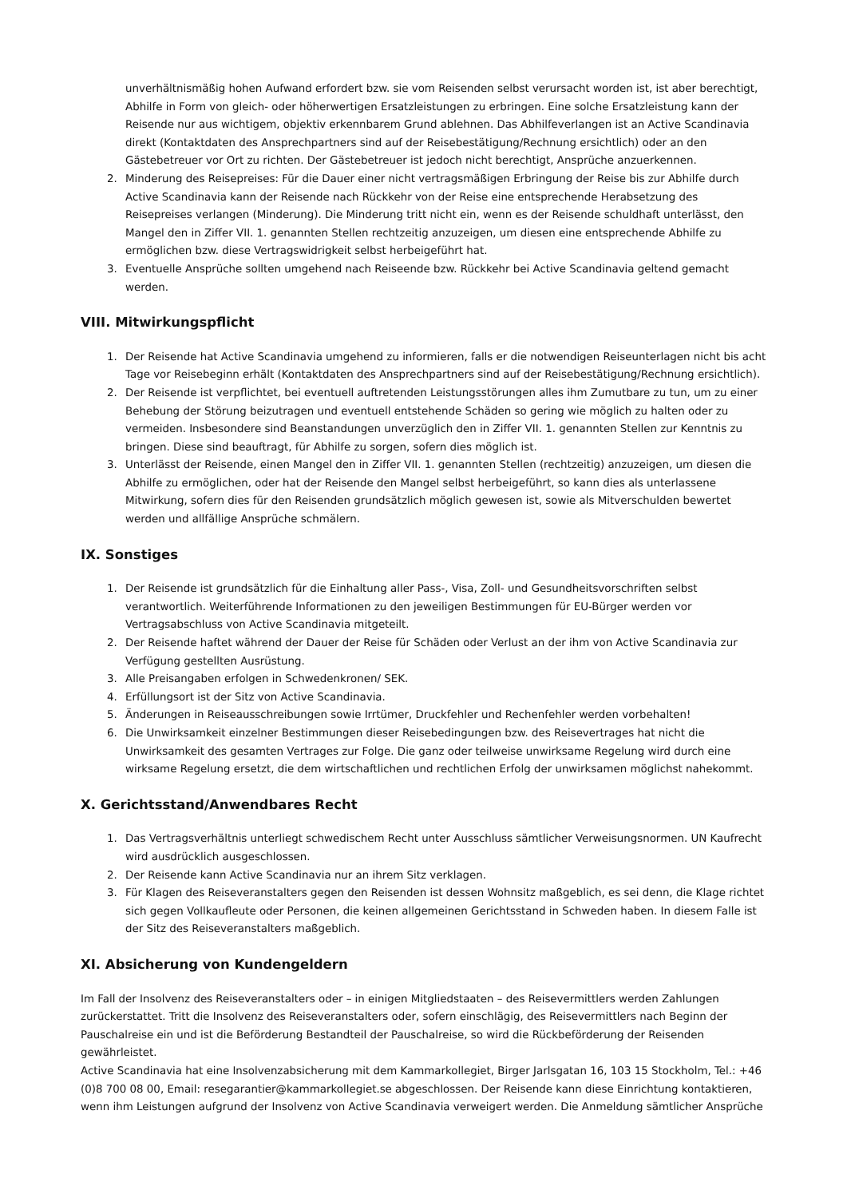unverhältnismäßig hohen Aufwand erfordert bzw. sie vom Reisenden selbst verursacht worden ist, ist aber berechtigt, Abhilfe in Form von gleich- oder höherwertigen Ersatzleistungen zu erbringen. Eine solche Ersatzleistung kann der Reisende nur aus wichtigem, objektiv erkennbarem Grund ablehnen. Das Abhilfeverlangen ist an Active Scandinavia direkt (Kontaktdaten des Ansprechpartners sind auf der Reisebestätigung/Rechnung ersichtlich) oder an den Gästebetreuer vor Ort zu richten. Der Gästebetreuer ist jedoch nicht berechtigt, Ansprüche anzuerkennen.
2. Minderung des Reisepreises: Für die Dauer einer nicht vertragsmäßigen Erbringung der Reise bis zur Abhilfe durch Active Scandinavia kann der Reisende nach Rückkehr von der Reise eine entsprechende Herabsetzung des Reisepreises verlangen (Minderung). Die Minderung tritt nicht ein, wenn es der Reisende schuldhaft unterlässt, den Mangel den in Ziffer VII. 1. genannten Stellen rechtzeitig anzuzeigen, um diesen eine entsprechende Abhilfe zu ermöglichen bzw. diese Vertragswidrigkeit selbst herbeigeführt hat.
3. Eventuelle Ansprüche sollten umgehend nach Reiseende bzw. Rückkehr bei Active Scandinavia geltend gemacht werden.
VIII. Mitwirkungspflicht
1. Der Reisende hat Active Scandinavia umgehend zu informieren, falls er die notwendigen Reiseunterlagen nicht bis acht Tage vor Reisebeginn erhält (Kontaktdaten des Ansprechpartners sind auf der Reisebestätigung/Rechnung ersichtlich).
2. Der Reisende ist verpflichtet, bei eventuell auftretenden Leistungsstörungen alles ihm Zumutbare zu tun, um zu einer Behebung der Störung beizutragen und eventuell entstehende Schäden so gering wie möglich zu halten oder zu vermeiden. Insbesondere sind Beanstandungen unverzüglich den in Ziffer VII. 1. genannten Stellen zur Kenntnis zu bringen. Diese sind beauftragt, für Abhilfe zu sorgen, sofern dies möglich ist.
3. Unterlässt der Reisende, einen Mangel den in Ziffer VII. 1. genannten Stellen (rechtzeitig) anzuzeigen, um diesen die Abhilfe zu ermöglichen, oder hat der Reisende den Mangel selbst herbeigeführt, so kann dies als unterlassene Mitwirkung, sofern dies für den Reisenden grundsätzlich möglich gewesen ist, sowie als Mitverschulden bewertet werden und allfällige Ansprüche schmälern.
IX. Sonstiges
1. Der Reisende ist grundsätzlich für die Einhaltung aller Pass-, Visa, Zoll- und Gesundheitsvorschriften selbst verantwortlich. Weiterführende Informationen zu den jeweiligen Bestimmungen für EU-Bürger werden vor Vertragsabschluss von Active Scandinavia mitgeteilt.
2. Der Reisende haftet während der Dauer der Reise für Schäden oder Verlust an der ihm von Active Scandinavia zur Verfügung gestellten Ausrüstung.
3. Alle Preisangaben erfolgen in Schwedenkronen/ SEK.
4. Erfüllungsort ist der Sitz von Active Scandinavia.
5. Änderungen in Reiseausschreibungen sowie Irrtümer, Druckfehler und Rechenfehler werden vorbehalten!
6. Die Unwirksamkeit einzelner Bestimmungen dieser Reisebedingungen bzw. des Reisevertrages hat nicht die Unwirksamkeit des gesamten Vertrages zur Folge. Die ganz oder teilweise unwirksame Regelung wird durch eine wirksame Regelung ersetzt, die dem wirtschaftlichen und rechtlichen Erfolg der unwirksamen möglichst nahekommt.
X. Gerichtsstand/Anwendbares Recht
1. Das Vertragsverhältnis unterliegt schwedischem Recht unter Ausschluss sämtlicher Verweisungsnormen. UN Kaufrecht wird ausdrücklich ausgeschlossen.
2. Der Reisende kann Active Scandinavia nur an ihrem Sitz verklagen.
3. Für Klagen des Reiseveranstalters gegen den Reisenden ist dessen Wohnsitz maßgeblich, es sei denn, die Klage richtet sich gegen Vollkaufleute oder Personen, die keinen allgemeinen Gerichtsstand in Schweden haben. In diesem Falle ist der Sitz des Reiseveranstalters maßgeblich.
XI. Absicherung von Kundengeldern
Im Fall der Insolvenz des Reiseveranstalters oder – in einigen Mitgliedstaaten – des Reisevermittlers werden Zahlungen zurückerstattet. Tritt die Insolvenz des Reiseveranstalters oder, sofern einschlägig, des Reisevermittlers nach Beginn der Pauschalreise ein und ist die Beförderung Bestandteil der Pauschalreise, so wird die Rückbeförderung der Reisenden gewährleistet.
Active Scandinavia hat eine Insolvenzabsicherung mit dem Kammarkollegiet, Birger Jarlsgatan 16, 103 15 Stockholm, Tel.: +46 (0)8 700 08 00, Email: resegarantier@kammarkollegiet.se abgeschlossen. Der Reisende kann diese Einrichtung kontaktieren, wenn ihm Leistungen aufgrund der Insolvenz von Active Scandinavia verweigert werden. Die Anmeldung sämtlicher Ansprüche